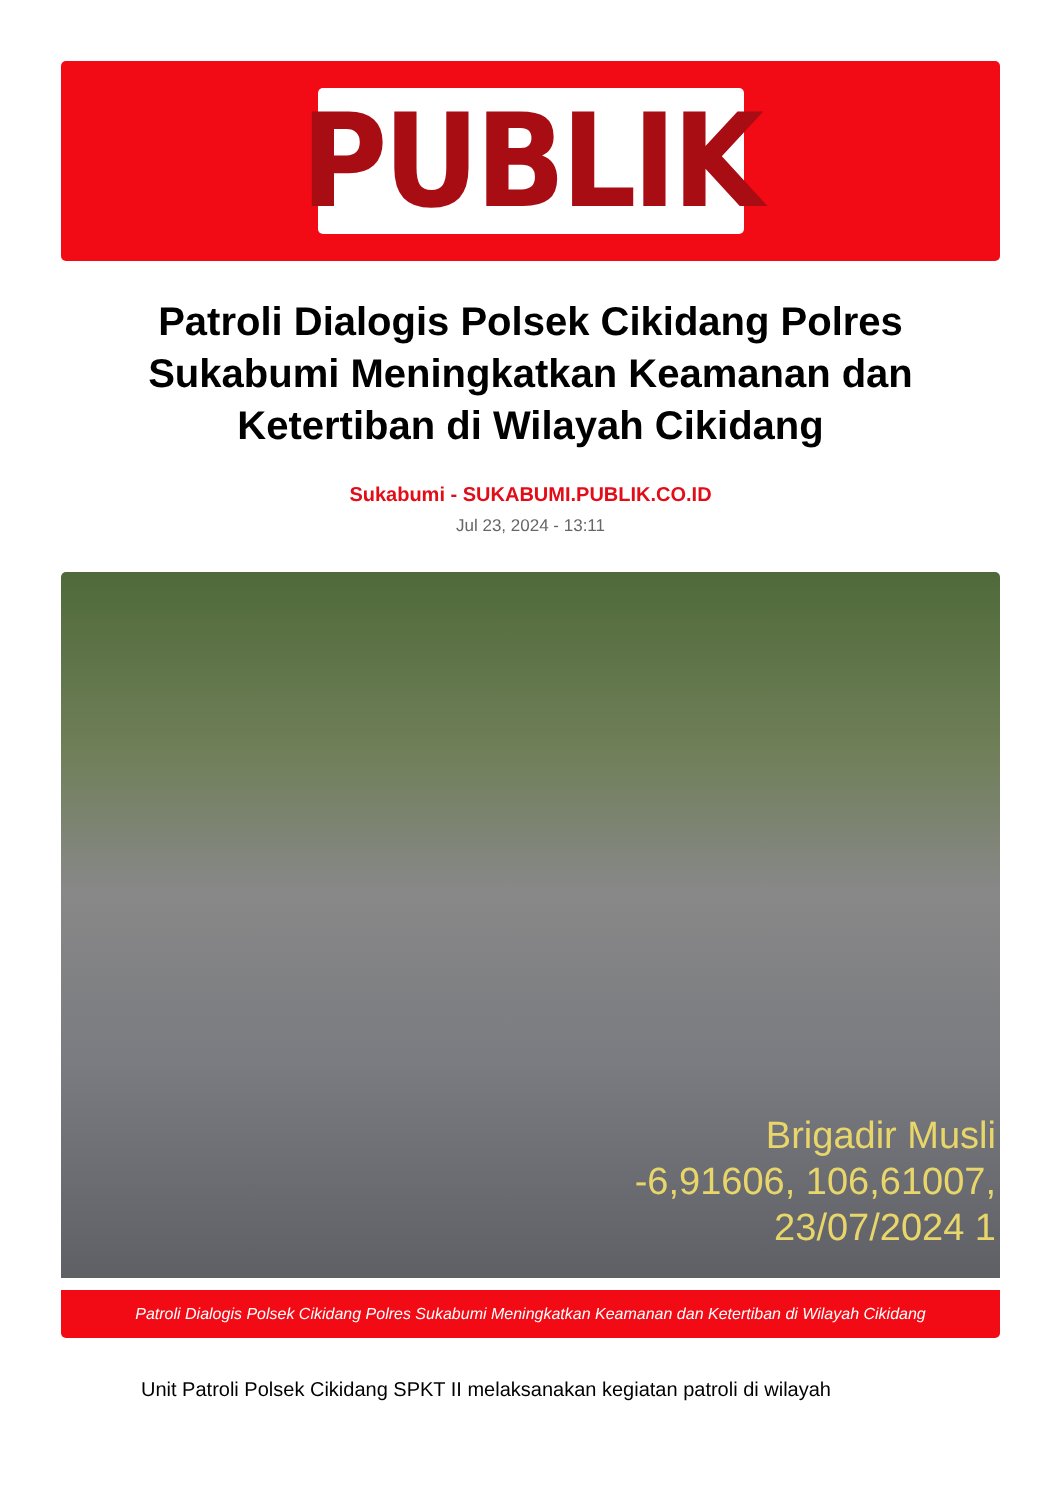PUBLIK
Patroli Dialogis Polsek Cikidang Polres Sukabumi Meningkatkan Keamanan dan Ketertiban di Wilayah Cikidang
Sukabumi - SUKABUMI.PUBLIK.CO.ID
Jul 23, 2024 - 13:11
Brigadir Musli
-6,91606, 106,61007,
23/07/2024 1
Patroli Dialogis Polsek Cikidang Polres Sukabumi Meningkatkan Keamanan dan Ketertiban di Wilayah Cikidang
Unit Patroli Polsek Cikidang SPKT II melaksanakan kegiatan patroli di wilayah